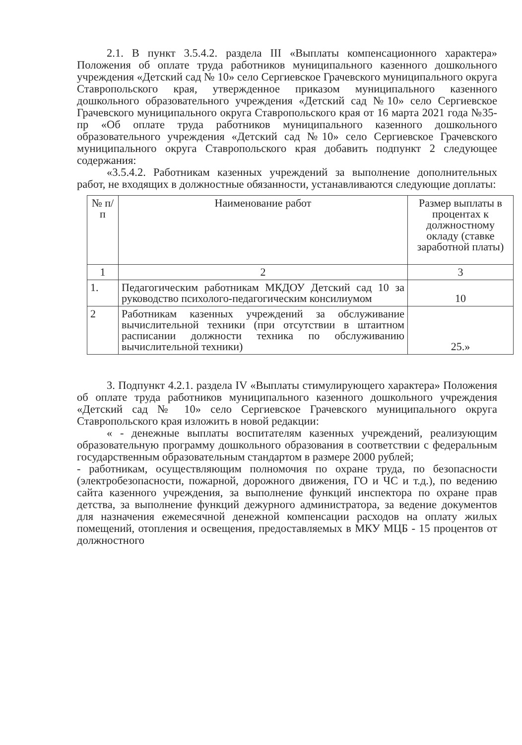2.1. В пункт 3.5.4.2. раздела III «Выплаты компенсационного характера» Положения об оплате труда работников муниципального казенного дошкольного учреждения «Детский сад № 10» село Сергиевское Грачевского муниципального округа Ставропольского края, утвержденное приказом муниципального казенного дошкольного образовательного учреждения «Детский сад №10» село Сергиевское Грачевского муниципального округа Ставропольского края от 16 марта 2021 года №35-пр «Об оплате труда работников муниципального казенного дошкольного образовательного учреждения «Детский сад №10» село Сергиевское Грачевского муниципального округа Ставропольского края добавить подпункт 2 следующее содержания:
«3.5.4.2. Работникам казенных учреждений за выполнение дополнительных работ, не входящих в должностные обязанности, устанавливаются следующие доплаты:
| № п/п | Наименование работ | Размер выплаты в процентах к должностному окладу (ставке заработной платы) |
| --- | --- | --- |
| 1 | 2 | 3 |
| 1. | Педагогическим работникам МКДОУ Детский сад 10 за руководство психолого-педагогическим консилиумом | 10 |
| 2 | Работникам казенных учреждений за обслуживание вычислительной техники (при отсутствии в штаитном расписании должности техника по обслуживанию вычислительной техники) | 25.» |
3. Подпункт 4.2.1. раздела IV «Выплаты стимулирующего характера» Положения об оплате труда работников муниципального казенного дошкольного учреждения «Детский сад № 10» село Сергиевское Грачевского муниципального округа Ставропольского края изложить в новой редакции:
« - денежные выплаты воспитателям казенных учреждений, реализующим образовательную программу дошкольного образования в соответствии с федеральным государственным образовательным стандартом в размере 2000 рублей;
- работникам, осуществляющим полномочия по охране труда, по безопасности (электробезопасности, пожарной, дорожного движения, ГО и ЧС и т.д.), по ведению сайта казенного учреждения, за выполнение функций инспектора по охране прав детства, за выполнение функций дежурного администратора, за ведение документов для назначения ежемесячной денежной компенсации расходов на оплату жилых помещений, отопления и освещения, предоставляемых в МКУ МЦБ - 15 процентов от должностного